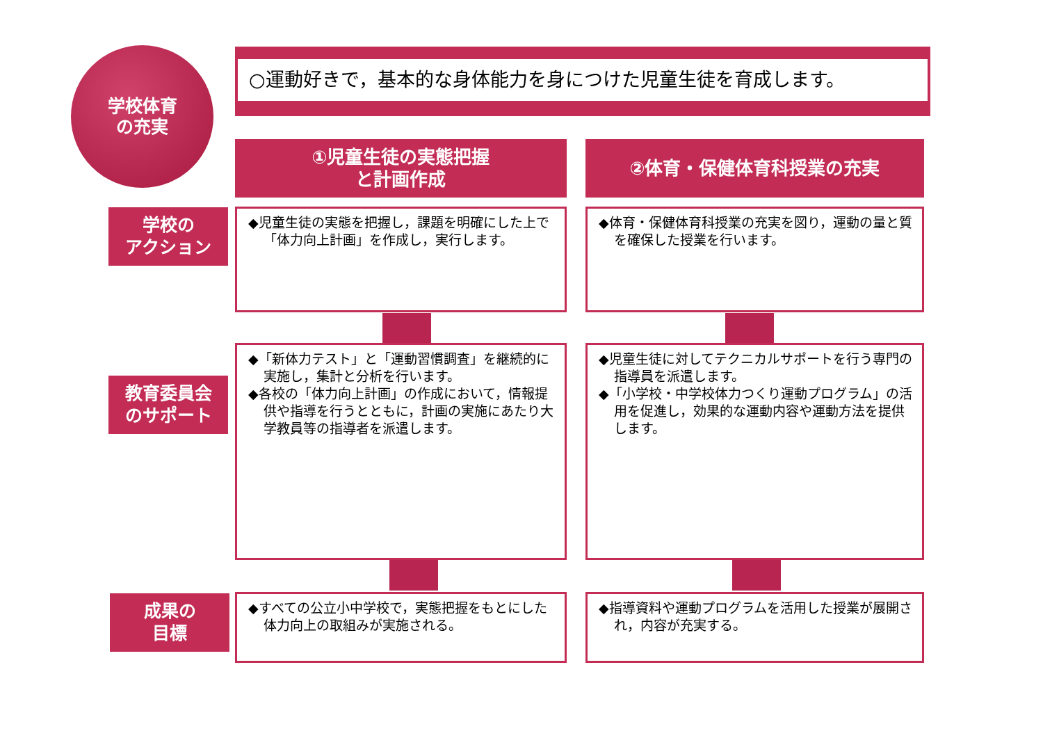学校体育
の充実
○運動好きで，基本的な身体能力を身につけた児童生徒を育成します。
①児童生徒の実態把握
と計画作成
②体育・保健体育科授業の充実
学校の
アクション
◆児童生徒の実態を把握し，課題を明確にした上で「体力向上計画」を作成し，実行します。
◆体育・保健体育科授業の充実を図り，運動の量と質を確保した授業を行います。
教育委員会
のサポート
◆「新体力テスト」と「運動習慣調査」を継続的に実施し，集計と分析を行います。
◆各校の「体力向上計画」の作成において，情報提供や指導を行うとともに，計画の実施にあたり大学教員等の指導者を派遣します。
◆児童生徒に対してテクニカルサポートを行う専門の指導員を派遣します。
◆「小学校・中学校体力つくり運動プログラム」の活用を促進し，効果的な運動内容や運動方法を提供します。
成果の
目標
◆すべての公立小中学校で，実態把握をもとにした体力向上の取組みが実施される。
◆指導資料や運動プログラムを活用した授業が展開され，内容が充実する。